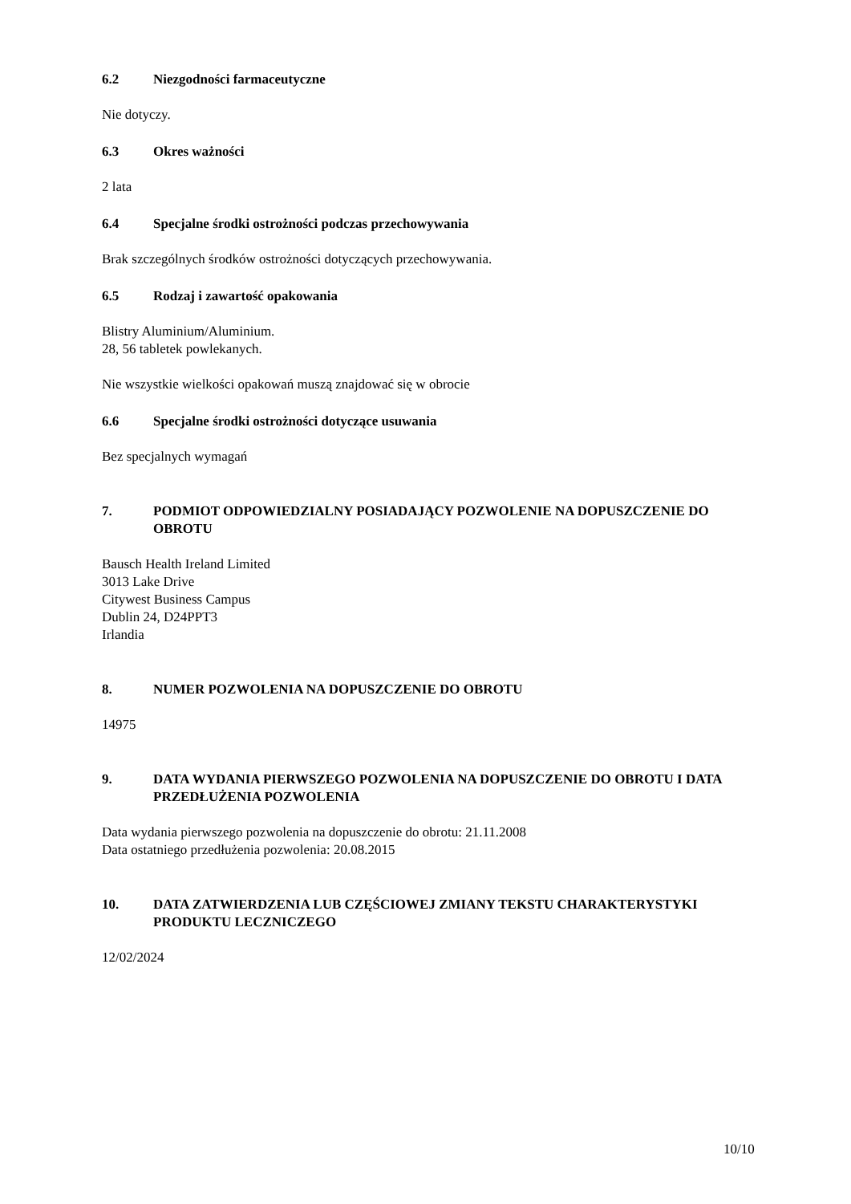6.2 Niezgodności farmaceutyczne
Nie dotyczy.
6.3 Okres ważności
2 lata
6.4 Specjalne środki ostrożności podczas przechowywania
Brak szczególnych środków ostrożności dotyczących przechowywania.
6.5 Rodzaj i zawartość opakowania
Blistry Aluminium/Aluminium.
28, 56 tabletek powlekanych.
Nie wszystkie wielkości opakowań muszą znajdować się w obrocie
6.6 Specjalne środki ostrożności dotyczące usuwania
Bez specjalnych wymagań
7. PODMIOT ODPOWIEDZIALNY POSIADAJĄCY POZWOLENIE NA DOPUSZCZENIE DO OBROTU
Bausch Health Ireland Limited
3013 Lake Drive
Citywest Business Campus
Dublin 24, D24PPT3
Irlandia
8. NUMER POZWOLENIA NA DOPUSZCZENIE DO OBROTU
14975
9. DATA WYDANIA PIERWSZEGO POZWOLENIA NA DOPUSZCZENIE DO OBROTU I DATA PRZEDŁUŻENIA POZWOLENIA
Data wydania pierwszego pozwolenia na dopuszczenie do obrotu: 21.11.2008
Data ostatniego przedłużenia pozwolenia: 20.08.2015
10. DATA ZATWIERDZENIA LUB CZĘŚCIOWEJ ZMIANY TEKSTU CHARAKTERYSTYKI PRODUKTU LECZNICZEGO
12/02/2024
10/10